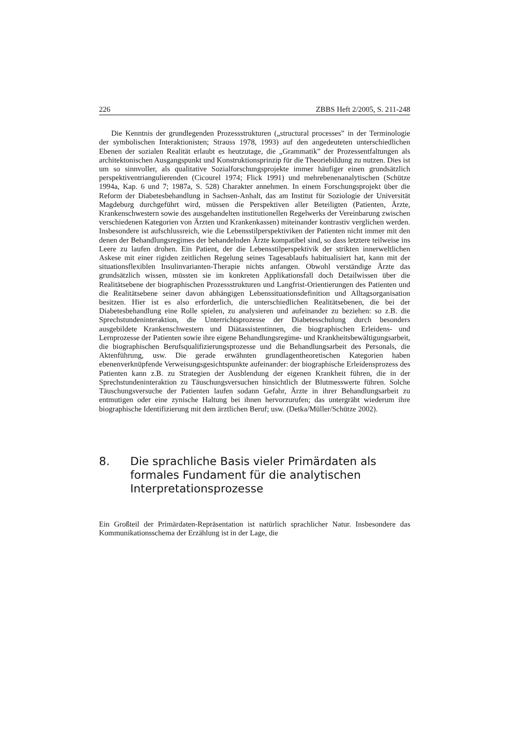226 ZBBS Heft 2/2005, S. 211-248
Die Kenntnis der grundlegenden Prozessstrukturen („structural processes” in der Terminologie der symbolischen Interaktionisten; Strauss 1978, 1993) auf den angedeuteten unterschiedlichen Ebenen der sozialen Realität erlaubt es heutzutage, die „Grammatik” der Prozessentfaltungen als architektonischen Ausgangspunkt und Konstruktionsprinzip für die Theoriebildung zu nutzen. Dies ist um so sinnvoller, als qualitative Sozialforschungsprojekte immer häufiger einen grundsätzlich perspektiventriangulierenden (Cicourel 1974; Flick 1991) und mehrebenenanalytischen (Schütze 1994a, Kap. 6 und 7; 1987a, S. 528) Charakter annehmen. In einem Forschungsprojekt über die Reform der Diabetesbehandlung in Sachsen-Anhalt, das am Institut für Soziologie der Universität Magdeburg durchgeführt wird, müssen die Perspektiven aller Beteiligten (Patienten, Ärzte, Krankenschwestern sowie des ausgehandelten institutionellen Regelwerks der Vereinbarung zwischen verschiedenen Kategorien von Ärzten und Krankenkassen) miteinander kontrastiv verglichen werden. Insbesondere ist aufschlussreich, wie die Lebensstilperspektiviken der Patienten nicht immer mit den denen der Behandlungsregimes der behandelnden Ärzte kompatibel sind, so dass letztere teilweise ins Leere zu laufen drohen. Ein Patient, der die Lebensstilperspektivik der strikten innerweltlichen Askese mit einer rigiden zeitlichen Regelung seines Tagesablaufs habitualisiert hat, kann mit der situationsflexiblen Insulinvarianten-Therapie nichts anfangen. Obwohl verständige Ärzte das grundsätzlich wissen, müssten sie im konkreten Applikationsfall doch Detailwissen über die Realitätsebene der biographischen Prozessstrukturen und Langfrist-Orientierungen des Patienten und die Realitätsebene seiner davon abhängigen Lebenssituationsdefinition und Alltagsorganisation besitzen. Hier ist es also erforderlich, die unterschiedlichen Realitätsebenen, die bei der Diabetesbehandlung eine Rolle spielen, zu analysieren und aufeinander zu beziehen: so z.B. die Sprechstundeninteraktion, die Unterrichtsprozesse der Diabetesschulung durch besonders ausgebildete Krankenschwestern und Diätassistentinnen, die biographischen Erleidens- und Lernprozesse der Patienten sowie ihre eigene Behandlungsregime- und Krankheitsbewältigungsarbeit, die biographischen Berufsqualifizierungsprozesse und die Behandlungsarbeit des Personals, die Aktenführung, usw. Die gerade erwähnten grundlagentheoretischen Kategorien haben ebenenverknüpfende Verweisungsgesichtspunkte aufeinander: der biographische Erleidensprozess des Patienten kann z.B. zu Strategien der Ausblendung der eigenen Krankheit führen, die in der Sprechstundeninteraktion zu Täuschungsversuchen hinsichtlich der Blutmesswerte führen. Solche Täuschungsversuche der Patienten laufen sodann Gefahr, Ärzte in ihrer Behandlungsarbeit zu entmutigen oder eine zynische Haltung bei ihnen hervorzurufen; das untergräbt wiederum ihre biographische Identifizierung mit dem ärztlichen Beruf; usw. (Detka/Müller/Schütze 2002).
8. Die sprachliche Basis vieler Primärdaten als formales Fundament für die analytischen Interpretationsprozesse
Ein Großteil der Primärdaten-Repräsentation ist natürlich sprachlicher Natur. Insbesondere das Kommunikationsschema der Erzählung ist in der Lage, die